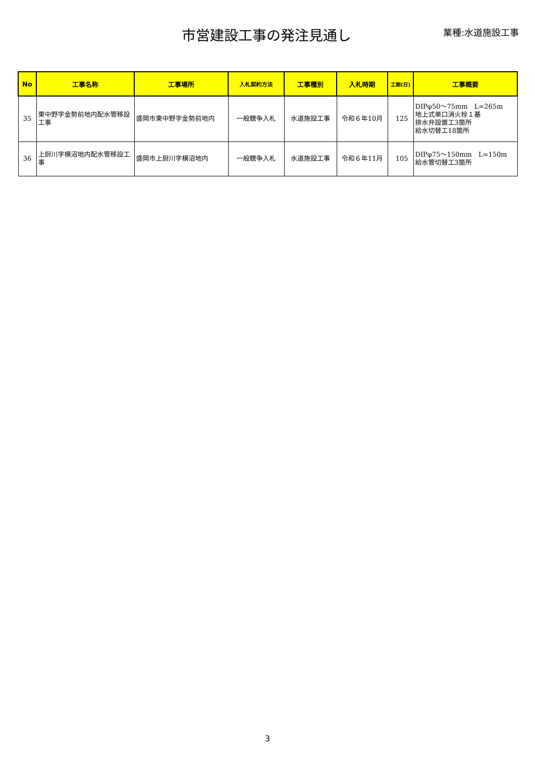市営建設工事の発注見通し
業種:水道施設工事
| No | 工事名称 | 工事場所 | 入札契約方法 | 工事種別 | 入札時期 | 工期(日) | 工事概要 |
| --- | --- | --- | --- | --- | --- | --- | --- |
| 35 | 東中野字金勢前地内配水管移設工事 | 盛岡市東中野字金勢前地内 | 一般競争入札 | 水道施設工事 | 令和６年10月 | 125 | DIPφ50～75mm L=265m 地上式単口消火栓１基 排水弁設置工3箇所 給水切替工18箇所 |
| 36 | 上厨川字横沼地内配水管移設工事 | 盛岡市上厨川字横沼地内 | 一般競争入札 | 水道施設工事 | 令和６年11月 | 105 | DIPφ75～150mm L=150m 給水管切替工3箇所 |
3